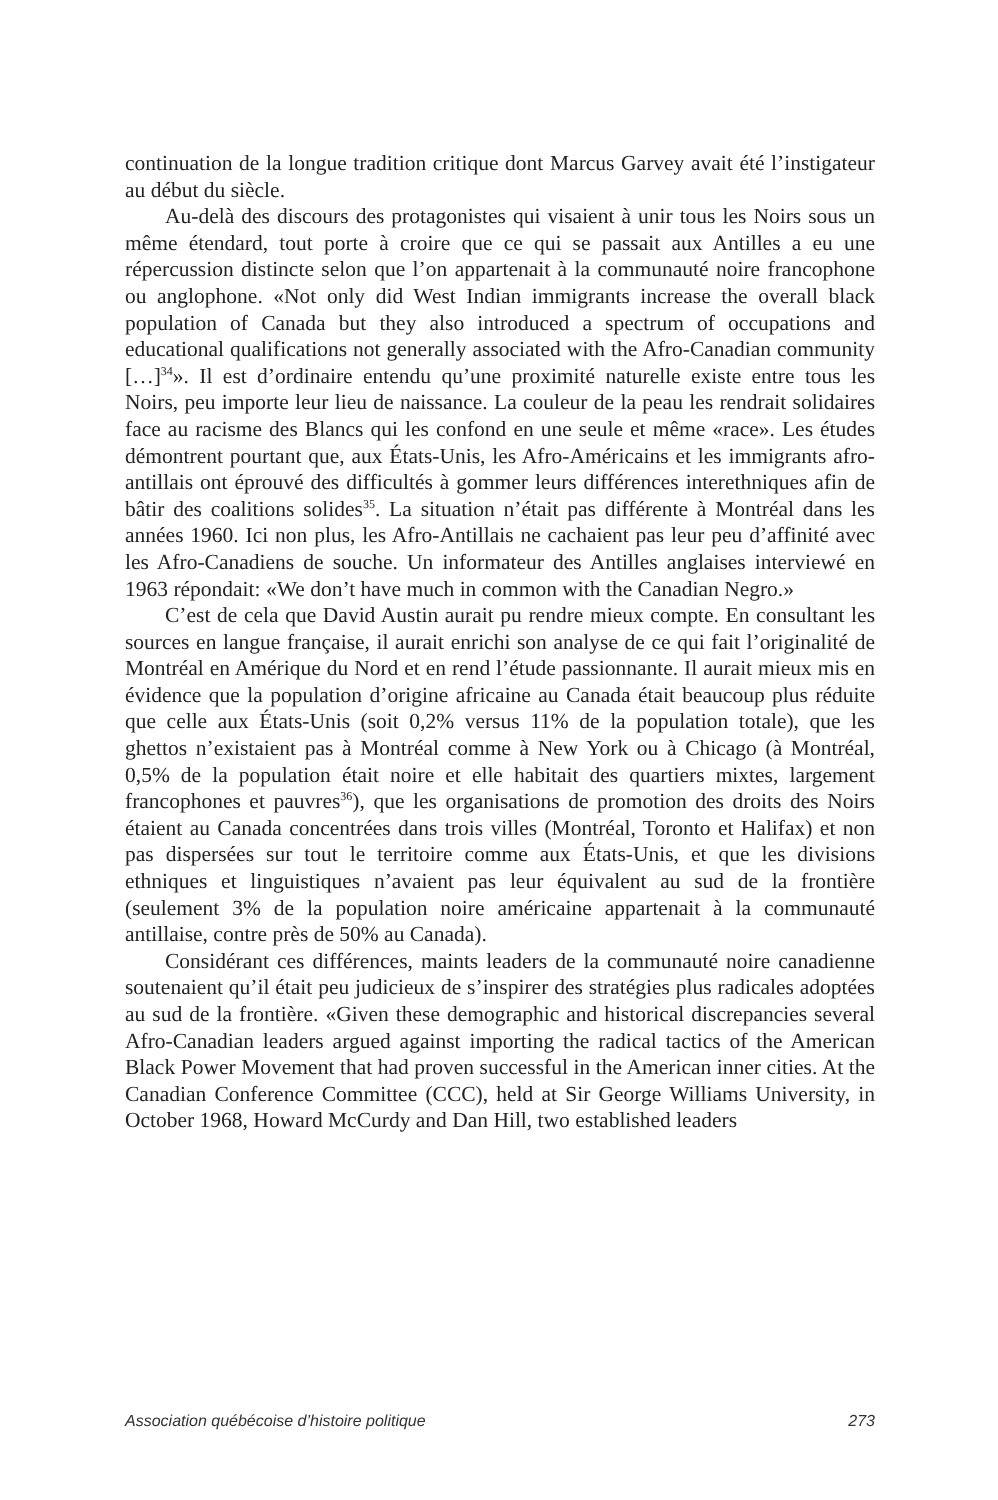continuation de la longue tradition critique dont Marcus Garvey avait été l’instigateur au début du siècle.
Au-delà des discours des protagonistes qui visaient à unir tous les Noirs sous un même étendard, tout porte à croire que ce qui se passait aux Antilles a eu une répercussion distincte selon que l’on appartenait à la communauté noire francophone ou anglophone. «Not only did West Indian immigrants increase the overall black population of Canada but they also introduced a spectrum of occupations and educational qualifications not generally associated with the Afro-Canadian community […]<sup>34</sup>». Il est d’ordinaire entendu qu’une proximité naturelle existe entre tous les Noirs, peu importe leur lieu de naissance. La couleur de la peau les rendrait solidaires face au racisme des Blancs qui les confond en une seule et même «race». Les études démontrent pourtant que, aux États-Unis, les Afro-Américains et les immigrants afro-antillais ont éprouvé des difficultés à gommer leurs différences interethniques afin de bâtir des coalitions solides<sup>35</sup>. La situation n’était pas différente à Montréal dans les années 1960. Ici non plus, les Afro-Antillais ne cachaient pas leur peu d’affinité avec les Afro-Canadiens de souche. Un informateur des Antilles anglaises interviewé en 1963 répondait: «We don’t have much in common with the Canadian Negro.»
C’est de cela que David Austin aurait pu rendre mieux compte. En consultant les sources en langue française, il aurait enrichi son analyse de ce qui fait l’originalité de Montréal en Amérique du Nord et en rend l’étude passionnante. Il aurait mieux mis en évidence que la population d’origine africaine au Canada était beaucoup plus réduite que celle aux États-Unis (soit 0,2% versus 11% de la population totale), que les ghettos n’existaient pas à Montréal comme à New York ou à Chicago (à Montréal, 0,5% de la population était noire et elle habitait des quartiers mixtes, largement francophones et pauvres<sup>36</sup>), que les organisations de promotion des droits des Noirs étaient au Canada concentrées dans trois villes (Montréal, Toronto et Halifax) et non pas dispersées sur tout le territoire comme aux États-Unis, et que les divisions ethniques et linguistiques n’avaient pas leur équivalent au sud de la frontière (seulement 3% de la population noire américaine appartenait à la communauté antillaise, contre près de 50% au Canada).
Considérant ces différences, maints leaders de la communauté noire canadienne soutenaient qu’il était peu judicieux de s’inspirer des stratégies plus radicales adoptées au sud de la frontière. «Given these demographic and historical discrepancies several Afro-Canadian leaders argued against importing the radical tactics of the American Black Power Movement that had proven successful in the American inner cities. At the Canadian Conference Committee (CCC), held at Sir George Williams University, in October 1968, Howard McCurdy and Dan Hill, two established leaders
Association québécoise d’histoire politique 273